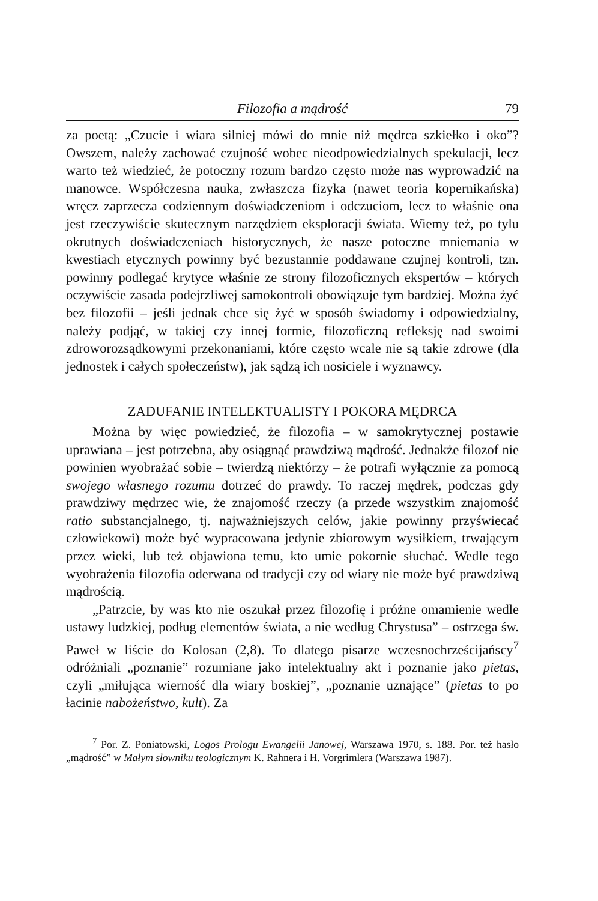Filozofia a mądrość 79
za poetą: „Czucie i wiara silniej mówi do mnie niż mędrca szkiełko i oko”? Owszem, należy zachować czujność wobec nieodpowiedzialnych spekulacji, lecz warto też wiedzieć, że potoczny rozum bardzo często może nas wyprowadzić na manowce. Współczesna nauka, zwłaszcza fizyka (nawet teoria kopernikańska) wręcz zaprzecza codziennym doświadczeniom i odczuciom, lecz to właśnie ona jest rzeczywiście skutecznym narzędziem eksploracji świata. Wiemy też, po tylu okrutnych doświadczeniach historycznych, że nasze potoczne mniemania w kwestiach etycznych powinny być bezustannie poddawane czujnej kontroli, tzn. powinny podlegać krytyce właśnie ze strony filozoficznych ekspertów – których oczywiście zasada podejrzliwej samokontroli obowiązuje tym bardziej. Można żyć bez filozofii – jeśli jednak chce się żyć w sposób świadomy i odpowiedzialny, należy podjąć, w takiej czy innej formie, filozoficzną refleksję nad swoimi zdroworozsądkowymi przekonaniami, które często wcale nie są takie zdrowe (dla jednostek i całych społeczeństw), jak sądzą ich nosiciele i wyznawcy.
ZADUFANIE INTELEKTUALISTY I POKORA MĘDRCA
Można by więc powiedzieć, że filozofia – w samokrytycznej postawie uprawiana – jest potrzebna, aby osiągnąć prawdziwą mądrość. Jednakże filozof nie powinien wyobrażać sobie – twierdzą niektórzy – że potrafi wyłącznie za pomocą swojego własnego rozumu dotrzeć do prawdy. To raczej mędrek, podczas gdy prawdziwy mędrzec wie, że znajomość rzeczy (a przede wszystkim znajomość ratio substancjalnego, tj. najważniejszych celów, jakie powinny przyświecać człowiekowi) może być wypracowana jedynie zbiorowym wysiłkiem, trwającym przez wieki, lub też objawiona temu, kto umie pokornie słuchać. Wedle tego wyobrażenia filozofia oderwana od tradycji czy od wiary nie może być prawdziwą mądrością.
„Patrzcie, by was kto nie oszukał przez filozofię i próżne omamienie wedle ustawy ludzkiej, podług elementów świata, a nie według Chrystusa” – ostrzega św. Paweł w liście do Kolosan (2,8). To dlatego pisarze wczesnochrześcijańscy<sup>7</sup> odróżniali „poznanie” rozumiane jako intelektualny akt i poznanie jako pietas, czyli „miłująca wierność dla wiary boskiej”, „poznanie uznające” (pietas to po łacinie nabożeństwo, kult). Za
<sup>7</sup> Por. Z. Poniatowski, Logos Prologu Ewangelii Janowej, Warszawa 1970, s. 188. Por. też hasło „mądrość” w Małym słowniku teologicznym K. Rahnera i H. Vorgrimlera (Warszawa 1987).